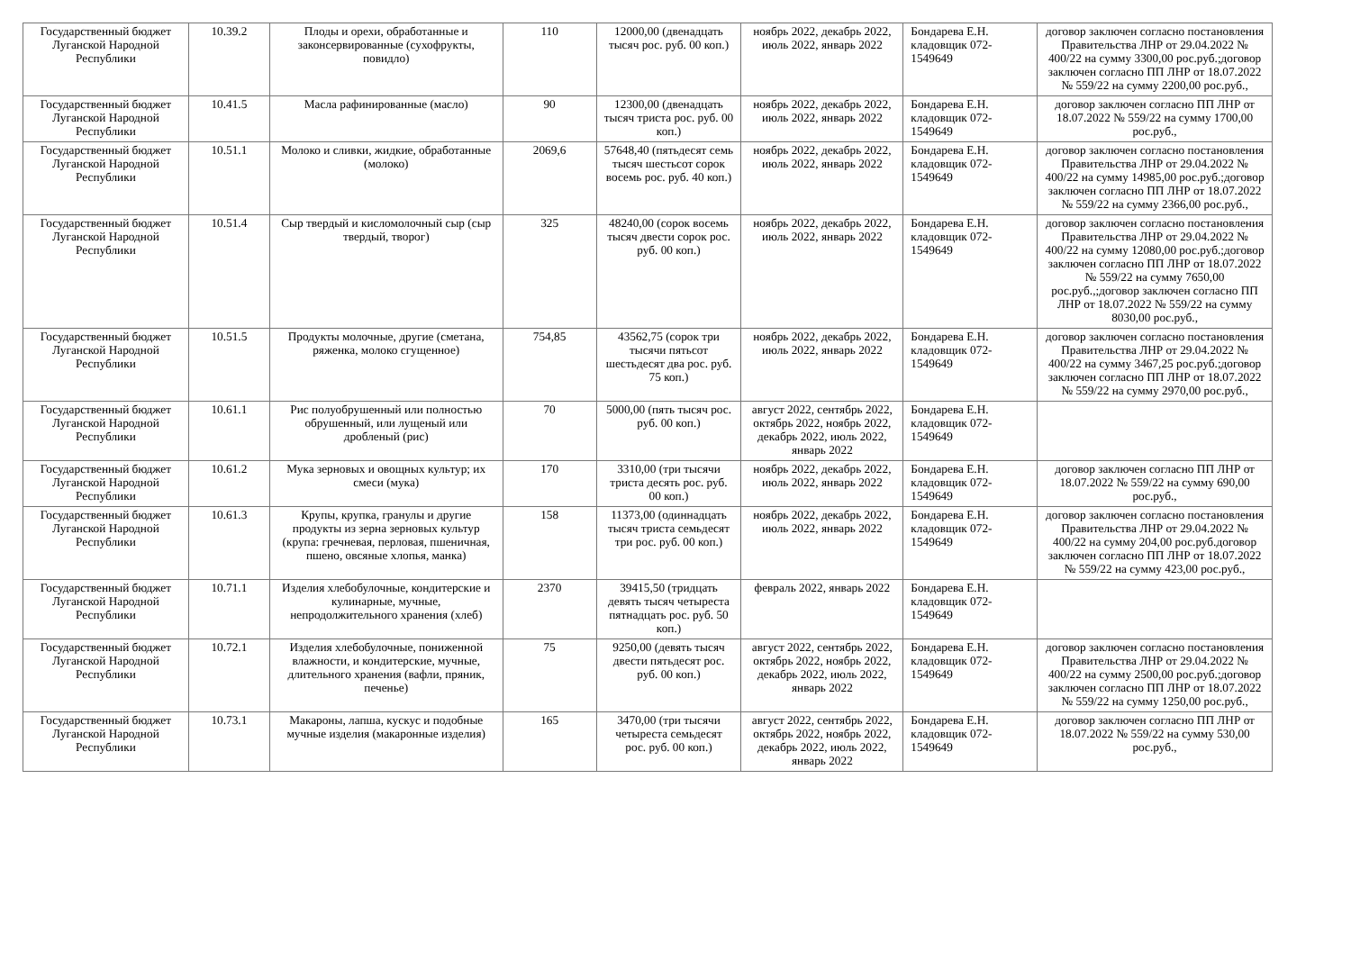| Государственный бюджет Луганской Народной Республики | 10.39.2 | Плоды и орехи, обработанные и законсервированные (сухофрукты, повидло) | 110 | 12000,00 (двенадцать тысяч рос. руб. 00 коп.) | ноябрь 2022, декабрь 2022, июль 2022, январь 2022 | Бондарева Е.Н. кладовщик 072-1549649 | договор заключен согласно постановления Правительства ЛНР от 29.04.2022 № 400/22 на сумму 3300,00 рос.руб.;договор заключен согласно ПП ЛНР от 18.07.2022 № 559/22 на сумму 2200,00 рос.руб., |
| Государственный бюджет Луганской Народной Республики | 10.41.5 | Масла рафинированные (масло) | 90 | 12300,00 (двенадцать тысяч триста рос. руб. 00 коп.) | ноябрь 2022, декабрь 2022, июль 2022, январь 2022 | Бондарева Е.Н. кладовщик 072-1549649 | договор заключен согласно ПП ЛНР от 18.07.2022 № 559/22 на сумму 1700,00 рос.руб., |
| Государственный бюджет Луганской Народной Республики | 10.51.1 | Молоко и сливки, жидкие, обработанные (молоко) | 2069,6 | 57648,40 (пятьдесят семь тысяч шестьсот сорок восемь рос. руб. 40 коп.) | ноябрь 2022, декабрь 2022, июль 2022, январь 2022 | Бондарева Е.Н. кладовщик 072-1549649 | договор заключен согласно постановления Правительства ЛНР от 29.04.2022 № 400/22 на сумму 14985,00 рос.руб.;договор заключен согласно ПП ЛНР от 18.07.2022 № 559/22 на сумму 2366,00 рос.руб., |
| Государственный бюджет Луганской Народной Республики | 10.51.4 | Сыр твердый и кисломолочный сыр (сыр твердый, творог) | 325 | 48240,00 (сорок восемь тысяч двести сорок рос. руб. 00 коп.) | ноябрь 2022, декабрь 2022, июль 2022, январь 2022 | Бондарева Е.Н. кладовщик 072-1549649 | договор заключен согласно постановления Правительства ЛНР от 29.04.2022 № 400/22 на сумму 12080,00 рос.руб.;договор заключен согласно ПП ЛНР от 18.07.2022 № 559/22 на сумму 7650,00 рос.руб.,;договор заключен согласно ПП ЛНР от 18.07.2022 № 559/22 на сумму 8030,00 рос.руб., |
| Государственный бюджет Луганской Народной Республики | 10.51.5 | Продукты молочные, другие (сметана, ряженка, молоко сгущенное) | 754,85 | 43562,75 (сорок три тысячи пятьсот шестьдесят два рос. руб. 75 коп.) | ноябрь 2022, декабрь 2022, июль 2022, январь 2022 | Бондарева Е.Н. кладовщик 072-1549649 | договор заключен согласно постановления Правительства ЛНР от 29.04.2022 № 400/22 на сумму 3467,25 рос.руб.;договор заключен согласно ПП ЛНР от 18.07.2022 № 559/22 на сумму 2970,00 рос.руб., |
| Государственный бюджет Луганской Народной Республики | 10.61.1 | Рис полуобрушенный или полностью обрушенный, или лущеный или дробленый (рис) | 70 | 5000,00 (пять тысяч рос. руб. 00 коп.) | август 2022, сентябрь 2022, октябрь 2022, ноябрь 2022, декабрь 2022, июль 2022, январь 2022 | Бондарева Е.Н. кладовщик 072-1549649 | |
| Государственный бюджет Луганской Народной Республики | 10.61.2 | Мука зерновых и овощных культур; их смеси (мука) | 170 | 3310,00 (три тысячи триста десять рос. руб. 00 коп.) | ноябрь 2022, декабрь 2022, июль 2022, январь 2022 | Бондарева Е.Н. кладовщик 072-1549649 | договор заключен согласно ПП ЛНР от 18.07.2022 № 559/22 на сумму 690,00 рос.руб., |
| Государственный бюджет Луганской Народной Республики | 10.61.3 | Крупы, крупка, гранулы и другие продукты из зерна зерновых культур (крупа: гречневая, перловая, пшеничная, пшено, овсяные хлопья, манка) | 158 | 11373,00 (одиннадцать тысяч триста семьдесят три рос. руб. 00 коп.) | ноябрь 2022, декабрь 2022, июль 2022, январь 2022 | Бондарева Е.Н. кладовщик 072-1549649 | договор заключен согласно постановления Правительства ЛНР от 29.04.2022 № 400/22 на сумму 204,00 рос.руб.договор заключен согласно ПП ЛНР от 18.07.2022 № 559/22 на сумму 423,00 рос.руб., |
| Государственный бюджет Луганской Народной Республики | 10.71.1 | Изделия хлебобулочные, кондитерские и кулинарные, мучные, непродолжительного хранения (хлеб) | 2370 | 39415,50 (тридцать девять тысяч четыреста пятнадцать рос. руб. 50 коп.) | февраль 2022, январь 2022 | Бондарева Е.Н. кладовщик 072-1549649 | |
| Государственный бюджет Луганской Народной Республики | 10.72.1 | Изделия хлебобулочные, пониженной влажности, и кондитерские, мучные, длительного хранения (вафли, пряник, печенье) | 75 | 9250,00 (девять тысяч двести пятьдесят рос. руб. 00 коп.) | август 2022, сентябрь 2022, октябрь 2022, ноябрь 2022, декабрь 2022, июль 2022, январь 2022 | Бондарева Е.Н. кладовщик 072-1549649 | договор заключен согласно постановления Правительства ЛНР от 29.04.2022 № 400/22 на сумму 2500,00 рос.руб.;договор заключен согласно ПП ЛНР от 18.07.2022 № 559/22 на сумму 1250,00 рос.руб., |
| Государственный бюджет Луганской Народной Республики | 10.73.1 | Макароны, лапша, кускус и подобные мучные изделия (макаронные изделия) | 165 | 3470,00 (три тысячи четыреста семьдесят рос. руб. 00 коп.) | август 2022, сентябрь 2022, октябрь 2022, ноябрь 2022, декабрь 2022, июль 2022, январь 2022 | Бондарева Е.Н. кладовщик 072-1549649 | договор заключен согласно ПП ЛНР от 18.07.2022 № 559/22 на сумму 530,00 рос.руб., |